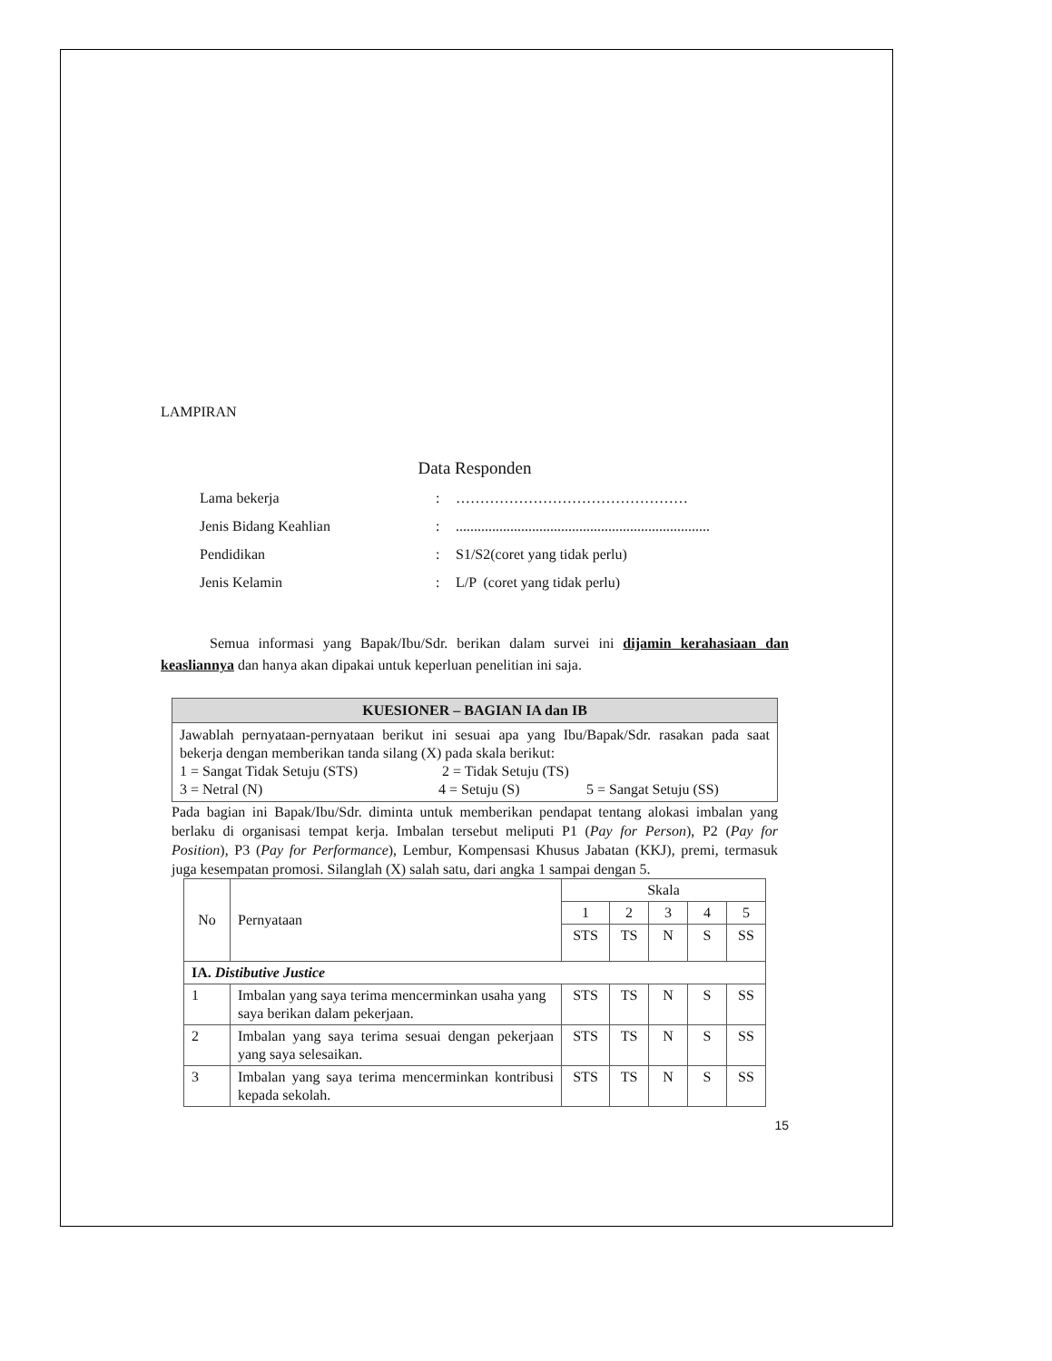LAMPIRAN
Data Responden
Lama bekerja: …………………………………………
Jenis Bidang Keahlian:......................................................................
Pendidikan: S1/S2(coret yang tidak perlu)
Jenis Kelamin: L/P (coret yang tidak perlu)
Semua informasi yang Bapak/Ibu/Sdr. berikan dalam survei ini dijamin kerahasiaan dan keasliannya dan hanya akan dipakai untuk keperluan penelitian ini saja.
| KUESIONER – BAGIAN IA dan IB |
| --- |
| Jawablah pernyataan-pernyataan berikut ini sesuai apa yang Ibu/Bapak/Sdr. rasakan pada saat bekerja dengan memberikan tanda silang (X) pada skala berikut: 1 = Sangat Tidak Setuju (STS) 2 = Tidak Setuju (TS) 3 = Netral (N) 4 = Setuju (S) 5 = Sangat Setuju (SS) |
Pada bagian ini Bapak/Ibu/Sdr. diminta untuk memberikan pendapat tentang alokasi imbalan yang berlaku di organisasi tempat kerja. Imbalan tersebut meliputi P1 (Pay for Person), P2 (Pay for Position), P3 (Pay for Performance), Lembur, Kompensasi Khusus Jabatan (KKJ), premi, termasuk juga kesempatan promosi. Silanglah (X) salah satu, dari angka 1 sampai dengan 5.
| No | Pernyataan | Skala | | | | |
| --- | --- | --- | --- | --- | --- | --- |
| | | 1 | 2 | 3 | 4 | 5 |
| | | STS | TS | N | S | SS |
| IA. Distibutive Justice | | | | | | |
| 1 | Imbalan yang saya terima mencerminkan usaha yang saya berikan dalam pekerjaan. | STS | TS | N | S | SS |
| 2 | Imbalan yang saya terima sesuai dengan pekerjaan yang saya selesaikan. | STS | TS | N | S | SS |
| 3 | Imbalan yang saya terima mencerminkan kontribusi kepada sekolah. | STS | TS | N | S | SS |
15